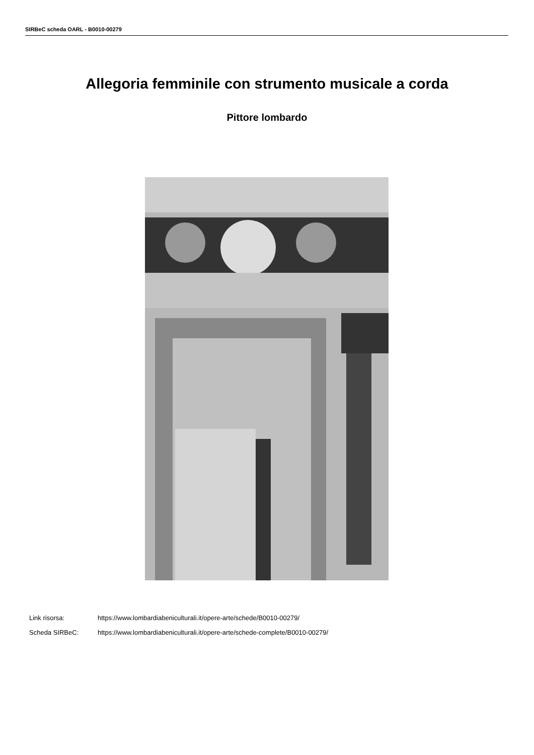SIRBeC scheda OARL - B0010-00279
Allegoria femminile con strumento musicale a corda
Pittore lombardo
Link risorsa: https://www.lombardiabeniculturali.it/opere-arte/schede/B0010-00279/
Scheda SIRBeC: https://www.lombardiabeniculturali.it/opere-arte/schede-complete/B0010-00279/